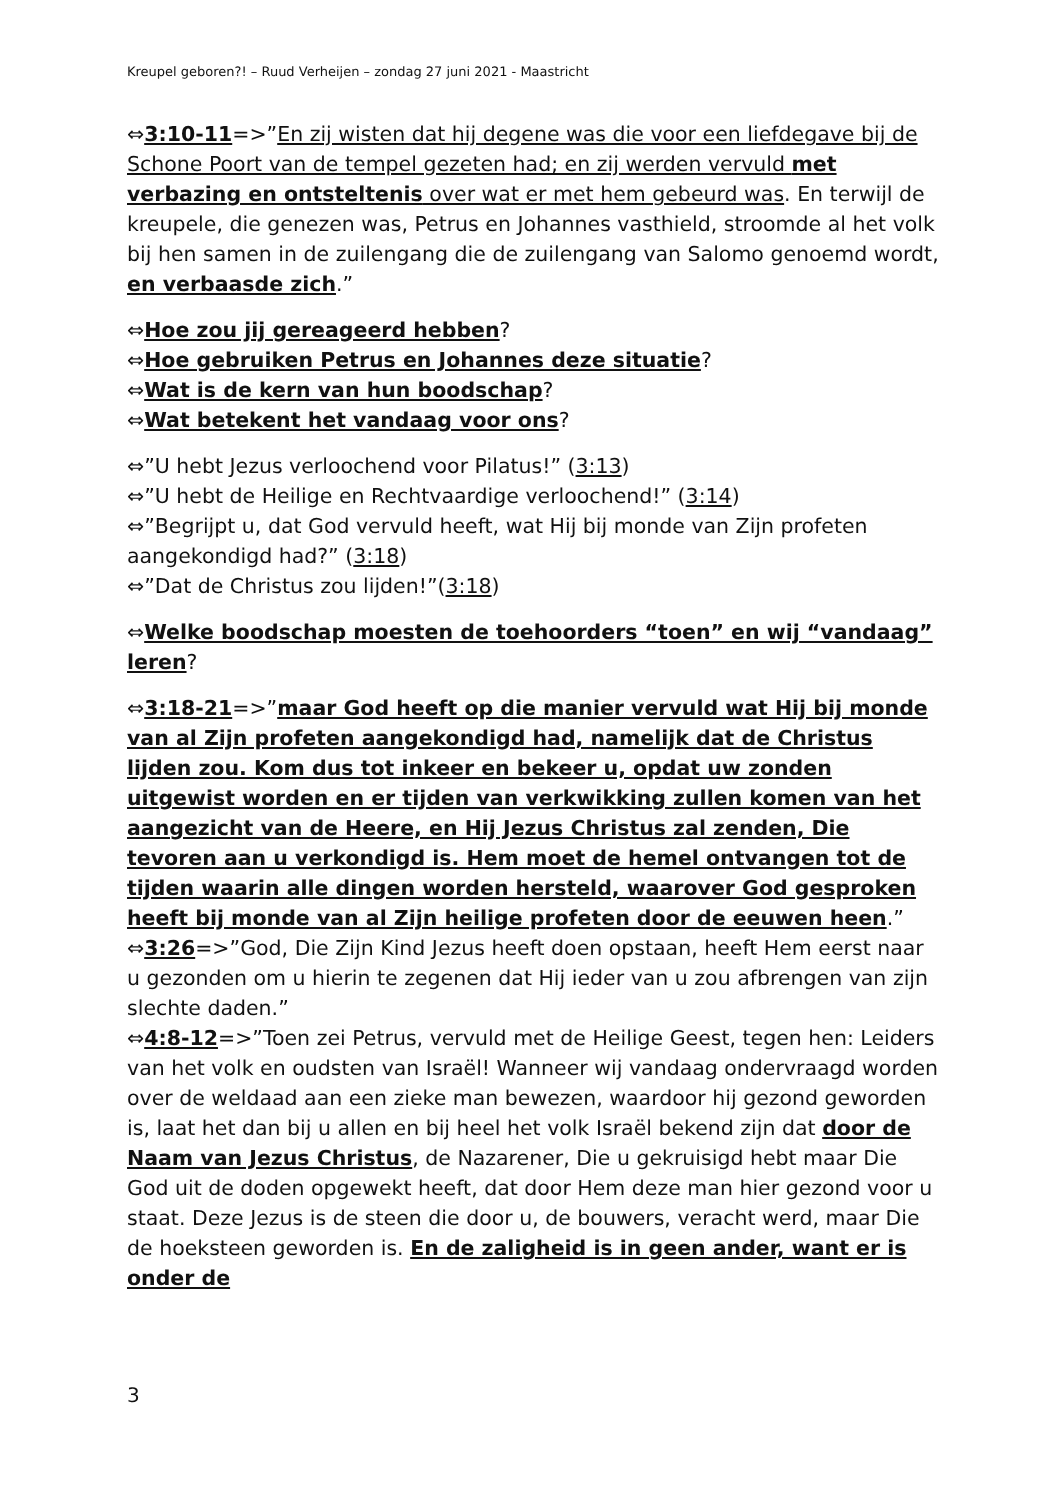Kreupel geboren?! – Ruud Verheijen – zondag 27 juni 2021 - Maastricht
⇔3:10-11=>”En zij wisten dat hij degene was die voor een liefdegave bij de Schone Poort van de tempel gezeten had; en zij werden vervuld met verbazing en ontsteltenis over wat er met hem gebeurd was. En terwijl de kreupele, die genezen was, Petrus en Johannes vasthield, stroomde al het volk bij hen samen in de zuilengang die de zuilengang van Salomo genoemd wordt, en verbaasde zich.”
⇔Hoe zou jij gereageerd hebben?
⇔Hoe gebruiken Petrus en Johannes deze situatie?
⇔Wat is de kern van hun boodschap?
⇔Wat betekent het vandaag voor ons?
⇔”U hebt Jezus verloochend voor Pilatus!” (3:13)
⇔”U hebt de Heilige en Rechtvaardige verloochend!” (3:14)
⇔”Begrijpt u, dat God vervuld heeft, wat Hij bij monde van Zijn profeten aangekondigd had?” (3:18)
⇔”Dat de Christus zou lijden!”(3:18)
⇔Welke boodschap moesten de toehoorders “toen” en wij “vandaag” leren?
⇔3:18-21=>”maar God heeft op die manier vervuld wat Hij bij monde van al Zijn profeten aangekondigd had, namelijk dat de Christus lijden zou. Kom dus tot inkeer en bekeer u, opdat uw zonden uitgewist worden en er tijden van verkwikking zullen komen van het aangezicht van de Heere, en Hij Jezus Christus zal zenden, Die tevoren aan u verkondigd is. Hem moet de hemel ontvangen tot de tijden waarin alle dingen worden hersteld, waarover God gesproken heeft bij monde van al Zijn heilige profeten door de eeuwen heen.”
⇔3:26=>”God, Die Zijn Kind Jezus heeft doen opstaan, heeft Hem eerst naar u gezonden om u hierin te zegenen dat Hij ieder van u zou afbrengen van zijn slechte daden.”
⇔4:8-12=>”Toen zei Petrus, vervuld met de Heilige Geest, tegen hen: Leiders van het volk en oudsten van Israël! Wanneer wij vandaag ondervraagd worden over de weldaad aan een zieke man bewezen, waardoor hij gezond geworden is, laat het dan bij u allen en bij heel het volk Israël bekend zijn dat door de Naam van Jezus Christus, de Nazarener, Die u gekruisigd hebt maar Die God uit de doden opgewekt heeft, dat door Hem deze man hier gezond voor u staat. Deze Jezus is de steen die door u, de bouwers, veracht werd, maar Die de hoeksteen geworden is. En de zaligheid is in geen ander, want er is onder de
3